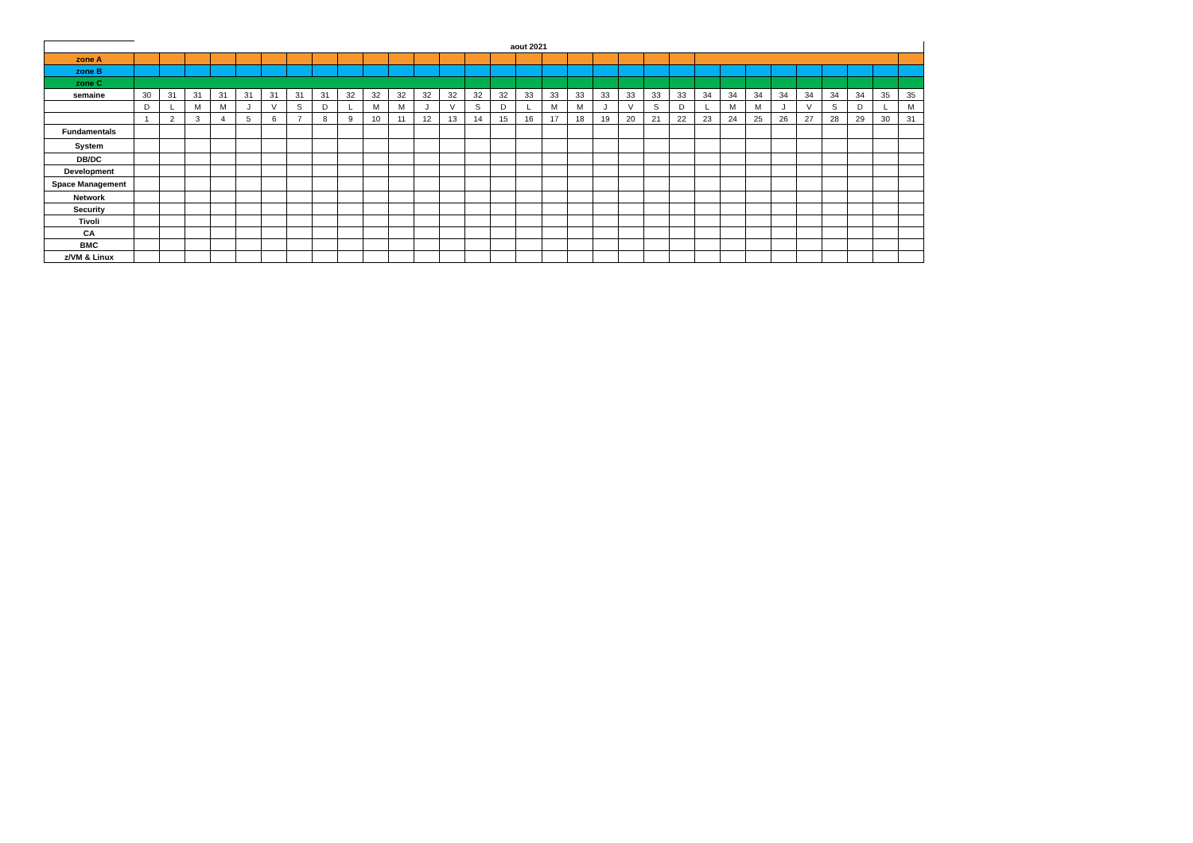| | aout 2021 | | | | | | | | | | | | | | | | | | | | | | | | | | | | | | |
| zone A | | | | | | | | | | | | | | | | | | | | | | | | | | | | | | | |
| zone B | | | | | | | | | | | | | | | | | | | | | | | | | | | | | | | |
| zone C | | | | | | | | | | | | | | | | | | | | | | | | | | | | | | | |
| semaine | 30 | 31 | 31 | 31 | 31 | 31 | 31 | 31 | 32 | 32 | 32 | 32 | 32 | 32 | 32 | 33 | 33 | 33 | 33 | 33 | 33 | 33 | 34 | 34 | 34 | 34 | 34 | 34 | 34 | 35 | 35 |
| | D | L | M | M | J | V | S | D | L | M | M | J | V | S | D | L | M | M | J | V | S | D | L | M | M | J | V | S | D | L | M |
| | 1 | 2 | 3 | 4 | 5 | 6 | 7 | 8 | 9 | 10 | 11 | 12 | 13 | 14 | 15 | 16 | 17 | 18 | 19 | 20 | 21 | 22 | 23 | 24 | 25 | 26 | 27 | 28 | 29 | 30 | 31 |
| Fundamentals | | | | | | | | | | | | | | | | | | | | | | | | | | | | | | | |
| System | | | | | | | | | | | | | | | | | | | | | | | | | | | | | | | |
| DB/DC | | | | | | | | | | | | | | | | | | | | | | | | | | | | | | | |
| Development | | | | | | | | | | | | | | | | | | | | | | | | | | | | | | | |
| Space Management | | | | | | | | | | | | | | | | | | | | | | | | | | | | | | | |
| Network | | | | | | | | | | | | | | | | | | | | | | | | | | | | | | | |
| Security | | | | | | | | | | | | | | | | | | | | | | | | | | | | | | | |
| Tivoli | | | | | | | | | | | | | | | | | | | | | | | | | | | | | | | |
| CA | | | | | | | | | | | | | | | | | | | | | | | | | | | | | | | |
| BMC | | | | | | | | | | | | | | | | | | | | | | | | | | | | | | | |
| z/VM & Linux | | | | | | | | | | | | | | | | | | | | | | | | | | | | | | | |